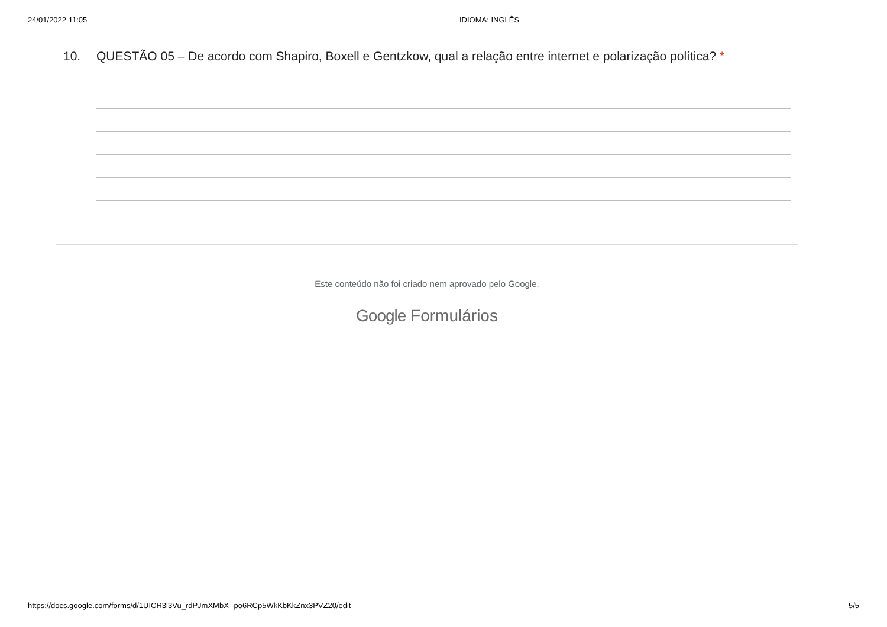24/01/2022 11:05 IDIOMA: INGLÊS
10. QUESTÃO 05 – De acordo com Shapiro, Boxell e Gentzkow, qual a relação entre internet e polarização política? *
Este conteúdo não foi criado nem aprovado pelo Google.
Google Formulários
https://docs.google.com/forms/d/1UICR3l3Vu_rdPJmXMbX--po6RCp5WkKbKkZnx3PVZ20/edit 5/5